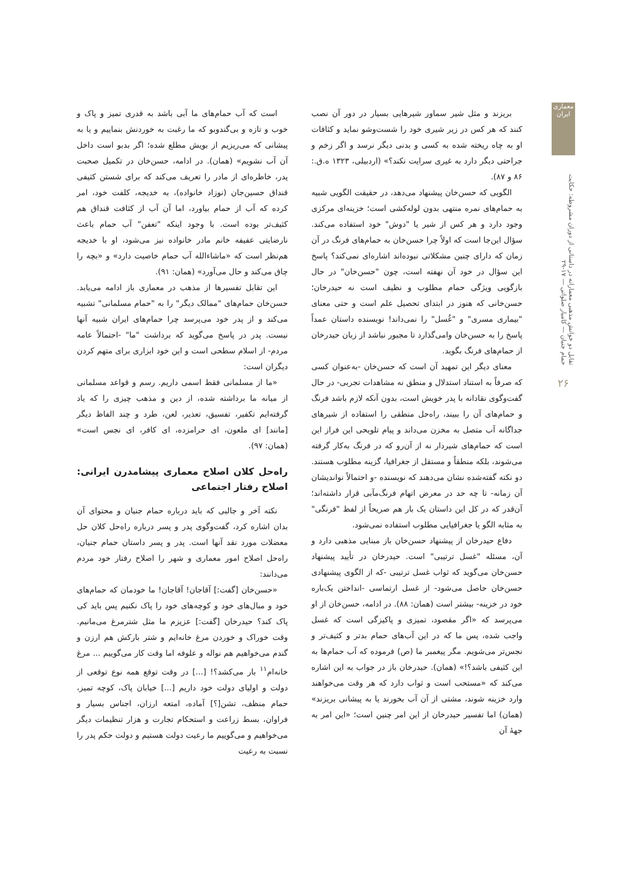معماری ایران
تقابل دو خوانش مذهبی معمارانه در داستانی از دوران مشروطه: حکایت حمام جنیان — کامیار صلواتی — ۱۷-۲۹
۲۶
بریزند و مثل شیر سماور شیرهایی بسیار در دور آن نصب کنند که هر کس در زیر شیری خود را شست‌وشو نماید و کثافات او به چاه ریخته شده به کسی و بدنی دیگر نرسد و اگر زخم و جراحتی دیگر دارد به غیری سرایت نکند؟» (اردبیلی، ۱۳۲۳ ه.ق.: ۸۶ و ۸۷).
الگویی که حسن‌خان پیشنهاد می‌دهد، در حقیقت الگویی شبیه به حمام‌های نمره منتهی بدون لوله‌کشی است؛ خزینه‌ای مرکزی وجود دارد و هر کس از شیر یا "دوش" خود استفاده می‌کند. سؤال این‌جا است که اولاً چرا حسن‌خان به حمام‌های فرنگ در آن زمان که دارای چنین مشکلاتی نبوده‌اند اشاره‌ای نمی‌کند؟ پاسخ این سؤال در خود آن نهفته است، چون "حسن‌خان" در حال بازگویی ویژگی حمام مطلوب و نظیف است نه حیدرخان؛ حسن‌خانی که هنوز در ابتدای تحصیل علم است و حتی معنای "بیماری مسری" و "غُسل" را نمی‌داند! نویسنده داستان عمداً پاسخ را به حسن‌خان وامی‌گذارد تا مجبور نباشد از زبان حیدرخان از حمام‌های فرنگ بگوید.
معنای دیگر این تمهید آن است که حسن‌خان -به‌عنوان کسی که صرفاً به استناد استدلال و منطق نه مشاهدات تجربی- در حال گفت‌وگوی نقادانه با پدر خویش است، بدون آنکه لازم باشد فرنگ و حمام‌های آن را ببیند، راه‌حل منطقی را استفاده از شیرهای جداگانه آب متصل به مخزن می‌داند و پیام تلویحی این فراز این است که حمام‌های شیردار نه از آن‌رو که در فرنگ به‌کار گرفته می‌شوند، بلکه منطقاً و مستقل از جغرافیا، گزینه مطلوب هستند. دو نکته گفته‌شده نشان می‌دهند که نویسنده -و احتمالاً نواندیشان آن زمانه- تا چه حد در معرض اتهام فرنگ‌مآبی قرار داشته‌اند؛ آن‌قدر که در کل این داستان یک بار هم صریحاً از لفظ "فرنگی" به مثابه الگو یا جغرافیایی مطلوب استفاده نمی‌شود.
دفاع حیدرخان از پیشنهاد حسن‌خان باز مبنایی مذهبی دارد و آن، مسئله "غسل ترتیبی" است. حیدرخان در تأیید پیشنهاد حسن‌خان می‌گوید که ثواب غسل ترتیبی -که از الگوی پیشنهادی حسن‌خان حاصل می‌شود- از غسل ارتماسی -انداختن یک‌باره خود در خزینه- بیشتر است (همان: ۸۸). در ادامه، حسن‌خان از او می‌پرسد که «اگر مقصود، تمیزی و پاکیزگی است که غسل واجب شده، پس ما که در این آب‌های حمام بدتر و کثیف‌تر و نجس‌تر می‌شویم. مگر پیغمبر ما (ص) فرموده که آب حمام‌ها به این کثیفی باشد؟!» (همان). حیدرخان باز در جواب به این اشاره می‌کند که «مستحب است و ثواب دارد که هر وقت می‌خواهند وارد خزینه شوند، مشتی از آن آب بخورند یا به پیشانی بریزند» (همان) اما تفسیر حیدرخان از این امر چنین است؛ «این امر به جهۀ آن
است که آب حمام‌های ما آبی باشد به قدری تمیز و پاک و خوب و تازه و بی‌گندوبو که ما رغبت به خوردنش بنماییم و یا به پیشانی که می‌ریزیم از بویش مطلع شده؛ اگر بدبو است داخل آن آب نشویم» (همان). در ادامه، حسن‌خان در تکمیل صحبت پدر، خاطره‌ای از مادر را تعریف می‌کند که برای شستن کثیفی قنداق حسین‌جان (نوزاد خانواده)، به خدیجه، کلفت خود، امر کرده که آب از حمام بیاورد، اما آن آب از کثافت قنداق هم کثیف‌تر بوده است. با وجود اینکه "تعفن" آب حمام باعث نارضایتی عفیفه خانم مادر خانواده نیز می‌شود، او با خدیجه هم‌نظر است که «ماشاءالله آب حمام خاصیت دارد» و «بچه را چاق می‌کند و حال می‌آورد» (همان: ۹۱).
این تقابل تفسیرها از مذهب در معماری باز ادامه می‌یابد. حسن‌خان حمام‌های "ممالک دیگر" را به "حمام مسلمانی" تشبیه می‌کند و از پدر خود می‌پرسد چرا حمام‌های ایران شبیه آنها نیست. پدر در پاسخ می‌گوید که برداشت "ما" -احتمالاً عامه مردم- از اسلام سطحی است و این خود ابزاری برای متهم کردن دیگران است:
«ما از مسلمانی فقط اسمی داریم. رسم و قواعد مسلمانی از میانه ما برداشته شده، از دین و مذهب چیزی را که یاد گرفته‌ایم تکفیر، تفسیق، تعذیر، لعن، طرد و چند الفاظ دیگر [مانند] ای ملعون، ای حرامزده، ای کافر، ای نجس است» (همان: ۹۷).
راه‌حل کلان اصلاح معماری پیشامدرن ایرانی: اصلاح رفتار اجتماعی
نکته آخر و جالبی که باید درباره حمام جنیان و محتوای آن بدان اشاره کرد، گفت‌وگوی پدر و پسر درباره راه‌حل کلان حل معضلات مورد نقد آنها است. پدر و پسر داستان حمام جنیان، راه‌حل اصلاح امور معماری و شهر را اصلاح رفتار خود مردم می‌دانند:
«حسن‌خان [گفت:] آقاجان! آقاجان! ما خودمان که حمام‌های خود و مبال‌های خود و کوچه‌های خود را پاک نکنیم پس باید کی پاک کند؟ حیدرخان [گفت:] عزیزم ما مثل شترمرغ می‌مانیم. وقت خوراک و خوردن مرغ خانه‌ایم و شتر بارکش هم ارزن و گندم می‌خواهیم هم نواله و علوفه اما وقت کار می‌گوییم ... مرغ خانه‌ام<sup>۱۱</sup> بار می‌کشد؟! [...] در وقت توقع همه نوع توقعی از دولت و اولیای دولت خود داریم [...] خیابان پاک، کوچه تمیز، حمام منظف، تشن[؟] آماده، امتعه ارزان، اجناس بسیار و فراوان، بسط زراعت و استحکام تجارت و هزار تنظیمات دیگر می‌خواهیم و می‌گوییم ما رعیت دولت هستیم و دولت حکم پدر را نسبت به رعیت